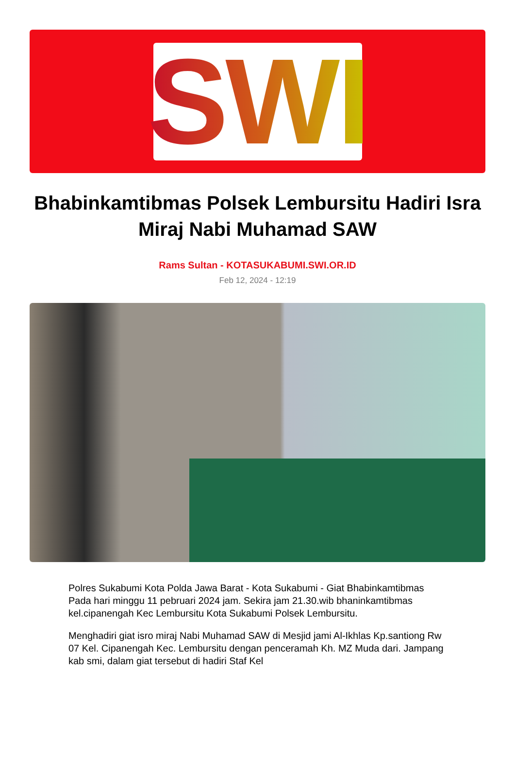SWI
Bhabinkamtibmas Polsek Lembursitu Hadiri Isra Miraj Nabi Muhamad SAW
Rams Sultan - KOTASUKABUMI.SWI.OR.ID
Feb 12, 2024 - 12:19
Polres Sukabumi Kota Polda Jawa Barat - Kota Sukabumi - Giat Bhabinkamtibmas Pada hari minggu 11 pebruari 2024 jam. Sekira jam 21.30.wib bhaninkamtibmas kel.cipanengah Kec Lembursitu Kota Sukabumi Polsek Lembursitu.
Menghadiri giat isro miraj Nabi Muhamad SAW di Mesjid jami Al-Ikhlas Kp.santiong Rw 07 Kel. Cipanengah Kec. Lembursitu dengan penceramah Kh. MZ Muda dari. Jampang kab smi, dalam giat tersebut di hadiri Staf Kel